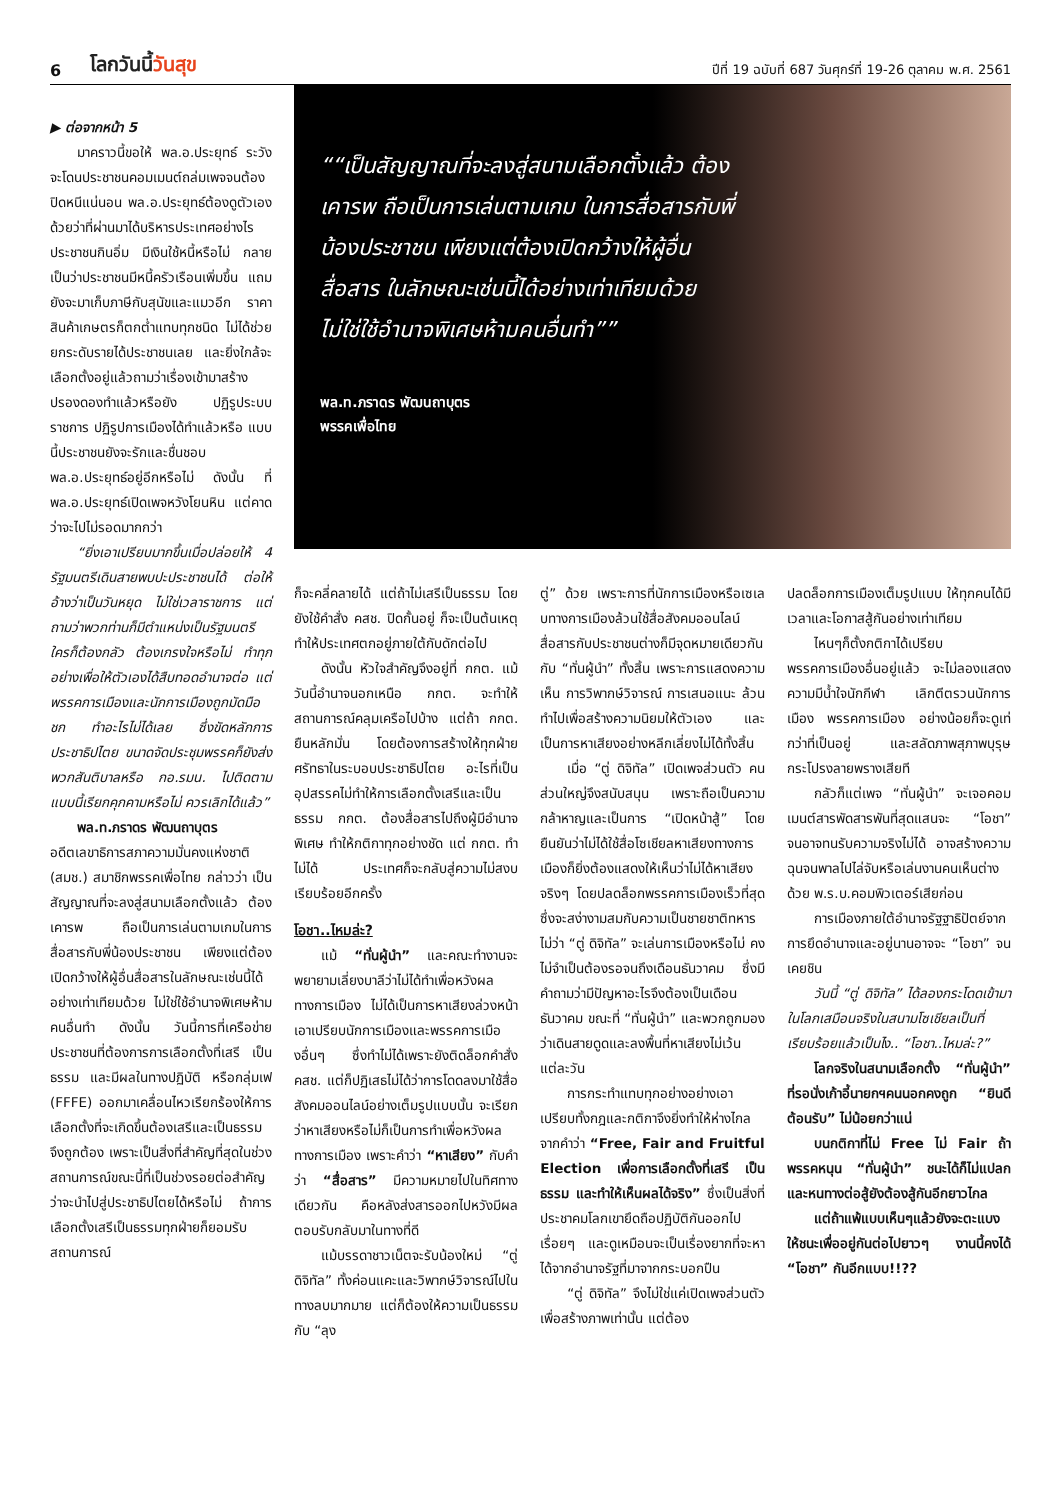6 โลกวันนี้วันสุข ปีที่ 19 ฉบับที่ 687 วันศุกร์ที่ 19-26 ตุลาคม พ.ศ. 2561
▶ ต่อจากหน้า 5
มาคราวนี้ขอให้ พล.อ.ประยุทธ์ ระวังจะโดนประชาชนคอมเมนต์ถล่มเพจจนต้องปิดหนีแน่นอน พล.อ.ประยุทธ์ต้องดูตัวเองด้วยว่าที่ผ่านมาได้บริหารประเทศอย่างไร ประชาชนกินอิ่ม มีเงินใช้หนี้หรือไม่ กลายเป็นว่าประชาชนมีหนี้ครัวเรือนเพิ่มขึ้น แถมยังจะมาเก็บภาษีกับสุนัขและแมวอีก ราคาสินค้าเกษตรก็ตกต่ำแทบทุกชนิด ไม่ได้ช่วยยกระดับรายได้ประชาชนเลย และยิ่งใกล้จะเลือกตั้งอยู่แล้วถามว่าเรื่องเข้ามาสร้างปรองดองทำแล้วหรือยัง ปฏิรูประบบราชการ ปฏิรูปการเมืองได้ทำแล้วหรือ แบบนี้ประชาชนยังจะรักและชื่นชอบ พล.อ.ประยุทธ์อยู่อีกหรือไม่ ดังนั้น ที่ พล.อ.ประยุทธ์เปิดเพจหวังโยนหิน แต่คาดว่าจะไปไม่รอดมากกว่า
“ยิ่งเอาเปรียบมากขึ้นเมื่อปล่อยให้ 4 รัฐมนตรีเดินสายพบปะประชาชนได้ ต่อให้อ้างว่าเป็นวันหยุด ไม่ใช่เวลาราชการ แต่ถามว่าพวกท่านก็มีตำแหน่งเป็นรัฐมนตรี ใครก็ต้องกลัว ต้องเกรงใจหรือไม่ ทำทุกอย่างเพื่อให้ตัวเองได้สืบทอดอำนาจต่อ แต่พรรคการเมืองและนักการเมืองถูกมัดมือชก ทำอะไรไม่ได้เลย ซึ่งขัดหลักการประชาธิปไตย ขนาดจัดประชุมพรรคก็ยังส่งพวกสันติบาลหรือ กอ.รมน. ไปติดตาม แบบนี้เรียกคุกคามหรือไม่ ควรเลิกได้แล้ว”
พล.ท.ภราดร พัฒนถาบุตร
อดีตเลขาธิการสภาความมั่นคงแห่งชาติ (สมช.) สมาชิกพรรคเพื่อไทย กล่าวว่า เป็นสัญญาณที่จะลงสู่สนามเลือกตั้งแล้ว ต้องเคารพ ถือเป็นการเล่นตามเกมในการสื่อสารกับพี่น้องประชาชน เพียงแต่ต้องเปิดกว้างให้ผู้อื่นสื่อสารในลักษณะเช่นนี้ได้อย่างเท่าเทียมด้วย ไม่ใช่ใช้อำนาจพิเศษห้ามคนอื่นทำ ดังนั้น วันนี้การที่เครือข่ายประชาชนที่ต้องการการเลือกตั้งที่เสรี เป็นธรรม และมีผลในทางปฏิบัติ หรือกลุ่มเฟ (FFFE) ออกมาเคลื่อนไหวเรียกร้องให้การเลือกตั้งที่จะเกิดขึ้นต้องเสรีและเป็นธรรมจึงถูกต้อง เพราะเป็นสิ่งที่สำคัญที่สุดในช่วงสถานการณ์ขณะนี้ที่เป็นช่วงรอยต่อสำคัญว่าจะนำไปสู่ประชาธิปไตยได้หรือไม่ ถ้าการเลือกตั้งเสรีเป็นธรรมทุกฝ่ายก็ยอมรับ สถานการณ์
“เป็นสัญญาณที่จะลงสู่สนามเลือกตั้งแล้ว ต้องเคารพ ถือเป็นการเล่นตามเกม ในการสื่อสารกับพี่น้องประชาชน เพียงแต่ต้องเปิดกว้างให้ผู้อื่นสื่อสาร ในลักษณะเช่นนี้ได้อย่างเท่าเทียมด้วย ไม่ใช่ใช้อำนาจพิเศษห้ามคนอื่นทำ”
พล.ท.ภราดร พัฒนถาบุตร
พรรคเพื่อไทย
ก็จะคลี่คลายได้ แต่ถ้าไม่เสรีเป็นธรรม โดยยังใช้คำสั่ง คสช. ปิดกั้นอยู่ ก็จะเป็นต้นเหตุทำให้ประเทศตกอยู่ภายใต้กับดักต่อไป
ดังนั้น หัวใจสำคัญจึงอยู่ที่ กกต. แม้วันนี้อำนาจนอกเหนือ กกต. จะทำให้สถานการณ์คลุมเครือไปบ้าง แต่ถ้า กกต. ยืนหลักมั่น โดยต้องการสร้างให้ทุกฝ่ายศรัทธาในระบอบประชาธิปไตย อะไรที่เป็นอุปสรรคไม่ทำให้การเลือกตั้งเสรีและเป็นธรรม กกต. ต้องสื่อสารไปถึงผู้มีอำนาจพิเศษ ทำให้กติกาทุกอย่างชัด แต่ กกต. ทำไม่ได้ ประเทศก็จะกลับสู่ความไม่สงบเรียบร้อยอีกครั้ง
โอชา..ไหมล่ะ?
แม้ “ทั่นผู้นำ” และคณะทำงานจะพยายามเลี่ยงบาลีว่าไม่ได้ทำเพื่อหวังผลทางการเมือง ไม่ได้เป็นการหาเสียงล่วงหน้าเอาเปรียบนักการเมืองและพรรคการเมืองอื่นๆ ซึ่งทำไม่ได้เพราะยังติดล็อกคำสั่ง คสช. แต่ก็ปฏิเสธไม่ได้ว่าการโดดลงมาใช้สื่อสังคมออนไลน์อย่างเต็มรูปแบบนั้น จะเรียกว่าหาเสียงหรือไม่ก็เป็นการทำเพื่อหวังผลทางการเมือง เพราะคำว่า “หาเสียง” กับคำว่า “สื่อสาร” มีความหมายไปในทิศทางเดียวกัน คือหลังส่งสารออกไปหวังมีผลตอบรับกลับมาในทางที่ดี
แม้บรรดาชาวเน็ตจะรับน้องใหม่ “ตู่ ดิจิทัล” ทั้งค่อนแคะและวิพากษ์วิจารณ์ไปในทางลบมากมาย แต่ก็ต้องให้ความเป็นธรรมกับ “ลุง
ตู่” ด้วย เพราะการที่นักการเมืองหรือเซเลบทางการเมืองล้วนใช้สื่อสังคมออนไลน์สื่อสารกับประชาชนต่างก็มีจุดหมายเดียวกันกับ “ทั่นผู้นำ” ทั้งสิ้น เพราะการแสดงความเห็น การวิพากษ์วิจารณ์ การเสนอแนะ ล้วนทำไปเพื่อสร้างความนิยมให้ตัวเอง และเป็นการหาเสียงอย่างหลีกเลี่ยงไม่ได้ทั้งสิ้น
เมื่อ “ตู่ ดิจิทัล” เปิดเพจส่วนตัว คนส่วนใหญ่จึงสนับสนุน เพราะถือเป็นความกล้าหาญและเป็นการ “เปิดหน้าสู้” โดยยืนยันว่าไม่ได้ใช้สื่อโซเชียลหาเสียงทางการเมืองก็ยิ่งต้องแสดงให้เห็นว่าไม่ได้หาเสียงจริงๆ โดยปลดล็อกพรรคการเมืองเร็วที่สุด ซึ่งจะสง่างามสมกับความเป็นชายชาติทหาร ไม่ว่า “ตู่ ดิจิทัล” จะเล่นการเมืองหรือไม่ คงไม่จำเป็นต้องรอจนถึงเดือนธันวาคม ซึ่งมีคำถามว่ามีปัญหาอะไรจึงต้องเป็นเดือนธันวาคม ขณะที่ “ทั่นผู้นำ” และพวกถูกมองว่าเดินสายดูดและลงพื้นที่หาเสียงไม่เว้นแต่ละวัน
การกระทำแทบทุกอย่างอย่างเอาเปรียบทั้งกฎและกติกาจึงยิ่งทำให้ห่างไกลจากคำว่า “Free, Fair and Fruitful Election เพื่อการเลือกตั้งที่เสรี เป็นธรรม และทำให้เห็นผลได้จริง” ซึ่งเป็นสิ่งที่ประชาคมโลกเขายึดถือปฏิบัติกันออกไปเรื่อยๆ และดูเหมือนจะเป็นเรื่องยากที่จะหาได้จากอำนาจรัฐที่มาจากกระบอกปืน
“ตู่ ดิจิทัล” จึงไม่ใช่แค่เปิดเพจส่วนตัวเพื่อสร้างภาพเท่านั้น แต่ต้อง
ปลดล็อกการเมืองเต็มรูปแบบ ให้ทุกคนได้มีเวลาและโอกาสสู้กันอย่างเท่าเทียม
ไหนๆก็ตั้งกติกาได้เปรียบพรรคการเมืองอื่นอยู่แล้ว จะไม่ลองแสดงความมีน้ำใจนักกีฬา เลิกตีตรวนนักการเมือง พรรคการเมือง อย่างน้อยก็จะดูเท่กว่าที่เป็นอยู่ และสลัดภาพสุภาพบุรุษกระโปรงลายพรางเสียที
กลัวก็แต่เพจ “ทั่นผู้นำ” จะเจอคอมเมนต์สารพัดสารพันที่สุดแสนจะ “โอชา” จนอาจทนรับความจริงไม่ได้ อาจสร้างความฉุนจนพาลไปไล่จับหรือเล่นงานคนเห็นต่างด้วย พ.ร.บ.คอมพิวเตอร์เสียก่อน
การเมืองภายใต้อำนาจรัฐฐาธิปัตย์จากการยึดอำนาจและอยู่นานอาจจะ “โอชา” จนเคยชิน
วันนี้ “ตู่ ดิจิทัล” ได้ลองกระโดดเข้ามาในโลกเสมือนจริงในสนามโซเชียลเป็นที่เรียบร้อยแล้วเป็นไง.. “โอชา..ไหมล่ะ?”
โลกจริงในสนามเลือกตั้ง “ทั่นผู้นำ” ที่รอนั่งเก้าอี้นายกฯคนนอกคงถูก “ยินดีต้อนรับ” ไม่น้อยกว่าแน่
บนกติกาที่ไม่ Free ไม่ Fair ถ้าพรรคหนุน “ทั่นผู้นำ” ชนะได้ก็ไม่แปลก และหนทางต่อสู้ยังต้องสู้กันอีกยาวไกล
แต่ถ้าแพ้แบบเห็นๆแล้วยังจะตะแบงให้ชนะเพื่ออยู่กันต่อไปยาวๆ งานนี้คงได้ “โอชา” กันอีกแบบ!!??